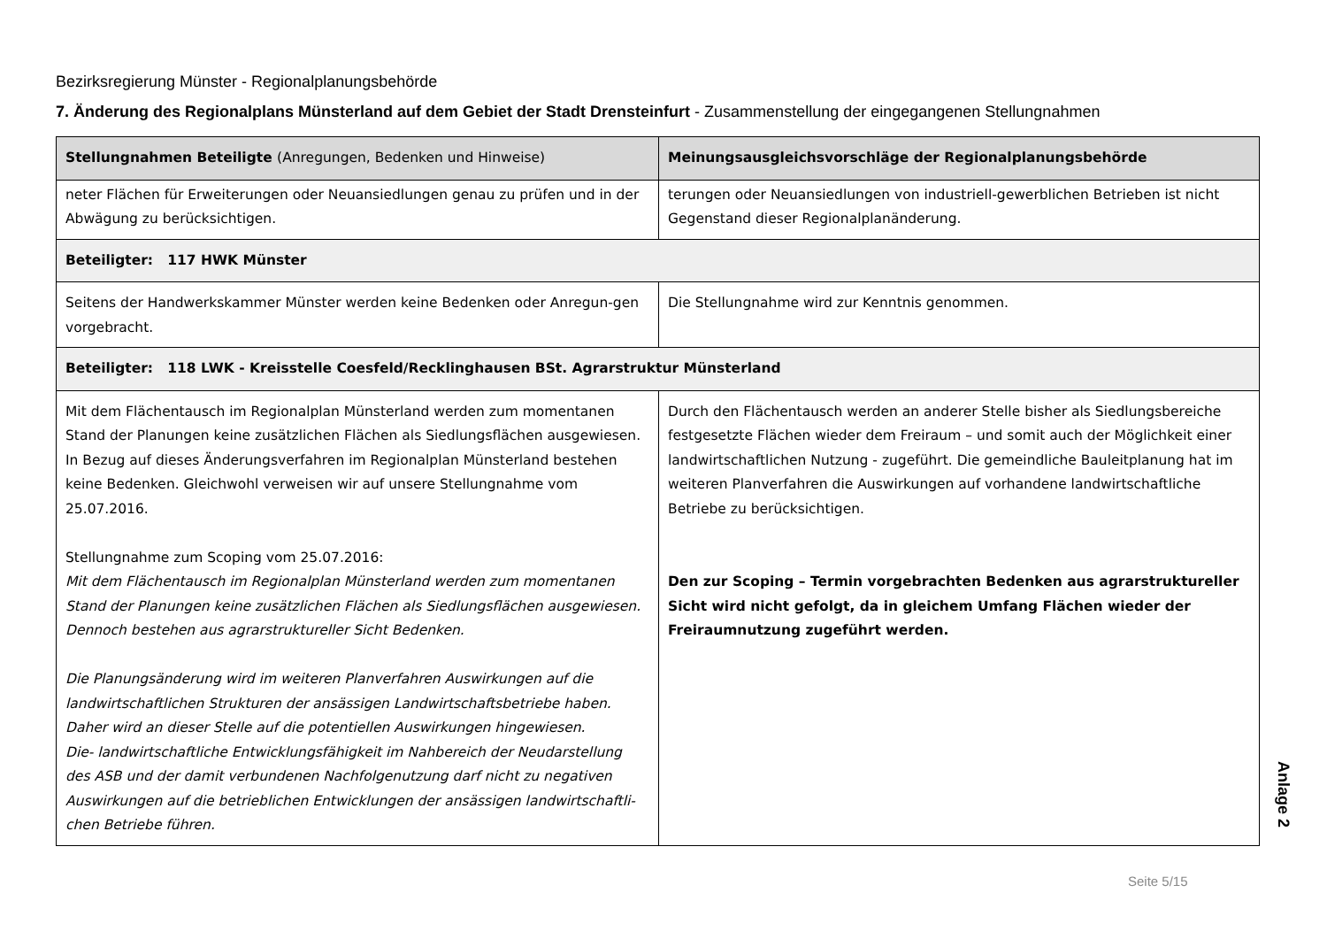Bezirksregierung Münster - Regionalplanungsbehörde
7. Änderung des Regionalplans Münsterland auf dem Gebiet der Stadt Drensteinfurt - Zusammenstellung der eingegangenen Stellungnahmen
| Stellungnahmen Beteiligte (Anregungen, Bedenken und Hinweise) | Meinungsausgleichsvorschläge der Regionalplanungsbehörde |
| --- | --- |
| neter Flächen für Erweiterungen oder Neuansiedlungen genau zu prüfen und in der Abwägung zu berücksichtigen. | terungen oder Neuansiedlungen von industriell-gewerblichen Betrieben ist nicht Gegenstand dieser Regionalplanänderung. |
| Beteiligter: 117 HWK Münster | |
| Seitens der Handwerkskammer Münster werden keine Bedenken oder Anregun-gen vorgebracht. | Die Stellungnahme wird zur Kenntnis genommen. |
| Beteiligter: 118 LWK - Kreisstelle Coesfeld/Recklinghausen BSt. Agrarstruktur Münsterland | |
| Mit dem Flächentausch im Regionalplan Münsterland werden zum momentanen Stand der Planungen keine zusätzlichen Flächen als Siedlungsflächen ausgewiesen. In Bezug auf dieses Änderungsverfahren im Regionalplan Münsterland bestehen keine Bedenken. Gleichwohl verweisen wir auf unsere Stellungnahme vom 25.07.2016. Stellungnahme zum Scoping vom 25.07.2016: Mit dem Flächentausch im Regionalplan Münsterland werden zum momentanen Stand der Planungen keine zusätzlichen Flächen als Siedlungsflächen ausgewiesen. Dennoch bestehen aus agrarstruktureller Sicht Bedenken. Die Planungsänderung wird im weiteren Planverfahren Auswirkungen auf die landwirtschaftlichen Strukturen der ansässigen Landwirtschaftsbetriebe haben. Daher wird an dieser Stelle auf die potentiellen Auswirkungen hingewiesen. Die- landwirtschaftliche Entwicklungsfähigkeit im Nahbereich der Neudarstellung des ASB und der damit verbundenen Nachfolgenutzung darf nicht zu negativen Auswirkungen auf die betrieblichen Entwicklungen der ansässigen landwirtschaftli-chen Betriebe führen. | Durch den Flächentausch werden an anderer Stelle bisher als Siedlungsbereiche festgesetzte Flächen wieder dem Freiraum – und somit auch der Möglichkeit einer landwirtschaftlichen Nutzung - zugeführt. Die gemeindliche Bauleitplanung hat im weiteren Planverfahren die Auswirkungen auf vorhandene landwirtschaftliche Betriebe zu berücksichtigen. Den zur Scoping – Termin vorgebrachten Bedenken aus agrarstruktureller Sicht wird nicht gefolgt, da in gleichem Umfang Flächen wieder der Freiraumnutzung zugeführt werden. |
Anlage 2
Seite 5/15